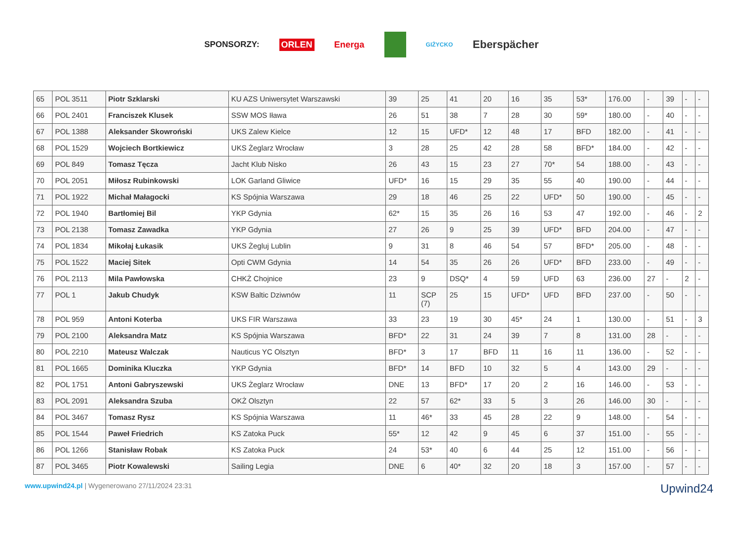SPONSORZY: ORLEN Energa GIŻYCKO Eberspächer
| 65 | POL 3511 | Piotr Szklarski | KU AZS Uniwersytet Warszawski | 39 | 25 | 41 | 20 | 16 | 35 | 53* | 176.00 | - | 39 | - | - |
| 66 | POL 2401 | Franciszek Klusek | SSW MOS Iława | 26 | 51 | 38 | 7 | 28 | 30 | 59* | 180.00 | - | 40 | - | - |
| 67 | POL 1388 | Aleksander Skowroński | UKS Zalew Kielce | 12 | 15 | UFD* | 12 | 48 | 17 | BFD | 182.00 | - | 41 | - | - |
| 68 | POL 1529 | Wojciech Bortkiewicz | UKS Żeglarz Wrocław | 3 | 28 | 25 | 42 | 28 | 58 | BFD* | 184.00 | - | 42 | - | - |
| 69 | POL 849 | Tomasz Tęcza | Jacht Klub Nisko | 26 | 43 | 15 | 23 | 27 | 70* | 54 | 188.00 | - | 43 | - | - |
| 70 | POL 2051 | Miłosz Rubinkowski | LOK Garland Gliwice | UFD* | 16 | 15 | 29 | 35 | 55 | 40 | 190.00 | - | 44 | - | - |
| 71 | POL 1922 | Michał Małagocki | KS Spójnia Warszawa | 29 | 18 | 46 | 25 | 22 | UFD* | 50 | 190.00 | - | 45 | - | - |
| 72 | POL 1940 | Bartłomiej Bil | YKP Gdynia | 62* | 15 | 35 | 26 | 16 | 53 | 47 | 192.00 | - | 46 | - | 2 |
| 73 | POL 2138 | Tomasz Zawadka | YKP Gdynia | 27 | 26 | 9 | 25 | 39 | UFD* | BFD | 204.00 | - | 47 | - | - |
| 74 | POL 1834 | Mikołaj Łukasik | UKS Żegluj Lublin | 9 | 31 | 8 | 46 | 54 | 57 | BFD* | 205.00 | - | 48 | - | - |
| 75 | POL 1522 | Maciej Sitek | Opti CWM Gdynia | 14 | 54 | 35 | 26 | 26 | UFD* | BFD | 233.00 | - | 49 | - | - |
| 76 | POL 2113 | Mila Pawłowska | CHKŻ Chojnice | 23 | 9 | DSQ* | 4 | 59 | UFD | 63 | 236.00 | 27 | - | 2 | - |
| 77 | POL 1 | Jakub Chudyk | KSW Baltic Dziwnów | 11 | SCP (7) | 25 | 15 | UFD* | UFD | BFD | 237.00 | - | 50 | - | - |
| 78 | POL 959 | Antoni Koterba | UKS FIR Warszawa | 33 | 23 | 19 | 30 | 45* | 24 | 1 | 130.00 | - | 51 | - | 3 |
| 79 | POL 2100 | Aleksandra Matz | KS Spójnia Warszawa | BFD* | 22 | 31 | 24 | 39 | 7 | 8 | 131.00 | 28 | - | - | - |
| 80 | POL 2210 | Mateusz Walczak | Nauticus YC Olsztyn | BFD* | 3 | 17 | BFD | 11 | 16 | 11 | 136.00 | - | 52 | - | - |
| 81 | POL 1665 | Dominika Kluczka | YKP Gdynia | BFD* | 14 | BFD | 10 | 32 | 5 | 4 | 143.00 | 29 | - | - | - |
| 82 | POL 1751 | Antoni Gabryszewski | UKS Żeglarz Wrocław | DNE | 13 | BFD* | 17 | 20 | 2 | 16 | 146.00 | - | 53 | - | - |
| 83 | POL 2091 | Aleksandra Szuba | OKŻ Olsztyn | 22 | 57 | 62* | 33 | 5 | 3 | 26 | 146.00 | 30 | - | - | - |
| 84 | POL 3467 | Tomasz Rysz | KS Spójnia Warszawa | 11 | 46* | 33 | 45 | 28 | 22 | 9 | 148.00 | - | 54 | - | - |
| 85 | POL 1544 | Paweł Friedrich | KS Zatoka Puck | 55* | 12 | 42 | 9 | 45 | 6 | 37 | 151.00 | - | 55 | - | - |
| 86 | POL 1266 | Stanisław Robak | KS Zatoka Puck | 24 | 53* | 40 | 6 | 44 | 25 | 12 | 151.00 | - | 56 | - | - |
| 87 | POL 3465 | Piotr Kowalewski | Sailing Legia | DNE | 6 | 40* | 32 | 20 | 18 | 3 | 157.00 | - | 57 | - | - |
www.upwind24.pl | Wygenerowano 27/11/2024 23:31 Upwind24